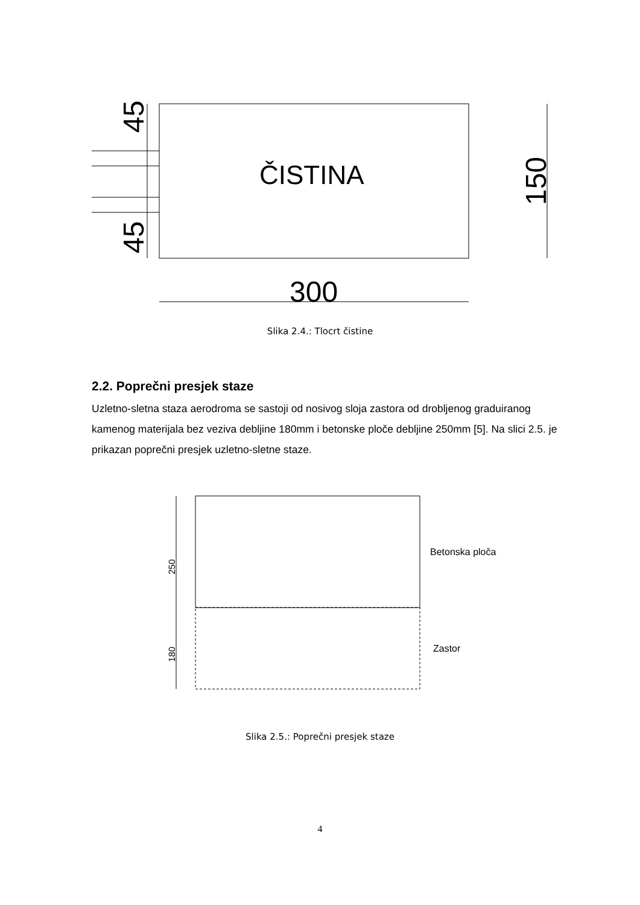45
45
150
ČISTINA
300
Slika 2.4.: Tlocrt čistine
2.2. Poprečni presjek staze
Uzletno-sletna staza aerodroma se sastoji od nosivog sloja zastora od drobljenog graduiranog kamenog materijala bez veziva debljine 180mm i betonske ploče debljine 250mm [5]. Na slici 2.5. je prikazan poprečni presjek uzletno-sletne staze.
250
180
Betonska ploča
Zastor
Slika 2.5.: Poprečni presjek staze
4